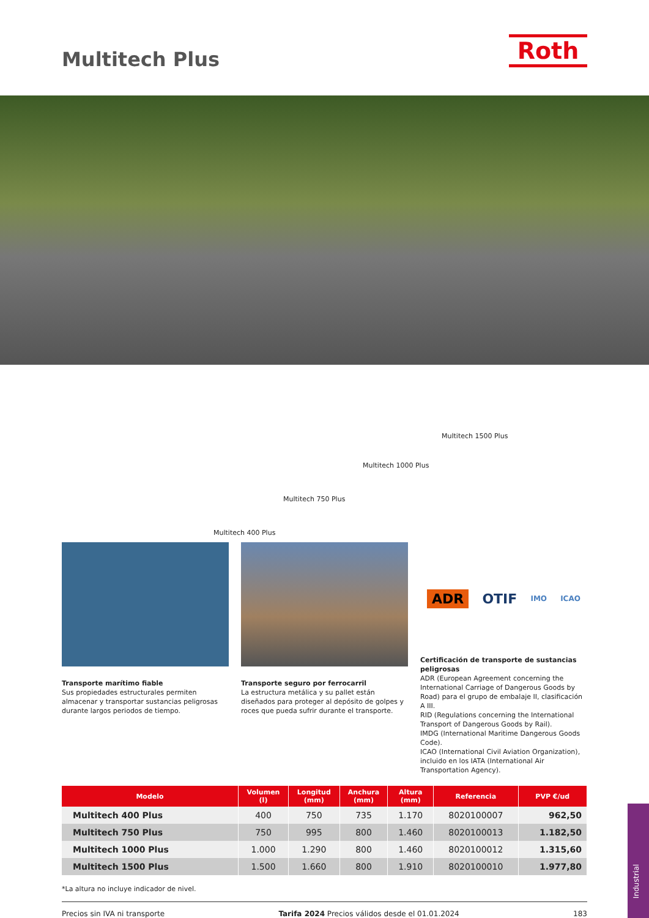Multitech Plus Roth
Multitech 1500 Plus
Multitech 1000 Plus
Multitech 750 Plus
Multitech 400 Plus
Transporte marítimo fiable
Sus propiedades estructurales permiten almacenar y transportar sustancias peligrosas durante largos periodos de tiempo.
Transporte seguro por ferrocarril
La estructura metálica y su pallet están diseñados para proteger al depósito de golpes y roces que pueda sufrir durante el transporte.
ADR OTIF IMO ICAO
Certificación de transporte de sustancias peligrosas
ADR (European Agreement concerning the International Carriage of Dangerous Goods by Road) para el grupo de embalaje II, clasificación A III.
RID (Regulations concerning the International Transport of Dangerous Goods by Rail).
IMDG (International Maritime Dangerous Goods Code).
ICAO (International Civil Aviation Organization), incluido en los IATA (International Air Transportation Agency).
| Modelo | Volumen (l) | Longitud (mm) | Anchura (mm) | Altura (mm) | Referencia | PVP €/ud |
| --- | --- | --- | --- | --- | --- | --- |
| Multitech 400 Plus | 400 | 750 | 735 | 1.170 | 8020100007 | 962,50 |
| Multitech 750 Plus | 750 | 995 | 800 | 1.460 | 8020100013 | 1.182,50 |
| Multitech 1000 Plus | 1.000 | 1.290 | 800 | 1.460 | 8020100012 | 1.315,60 |
| Multitech 1500 Plus | 1.500 | 1.660 | 800 | 1.910 | 8020100010 | 1.977,80 |
*La altura no incluye indicador de nivel.
Precios sin IVA ni transporte Tarifa 2024 Precios válidos desde el 01.01.2024 183
Industrial